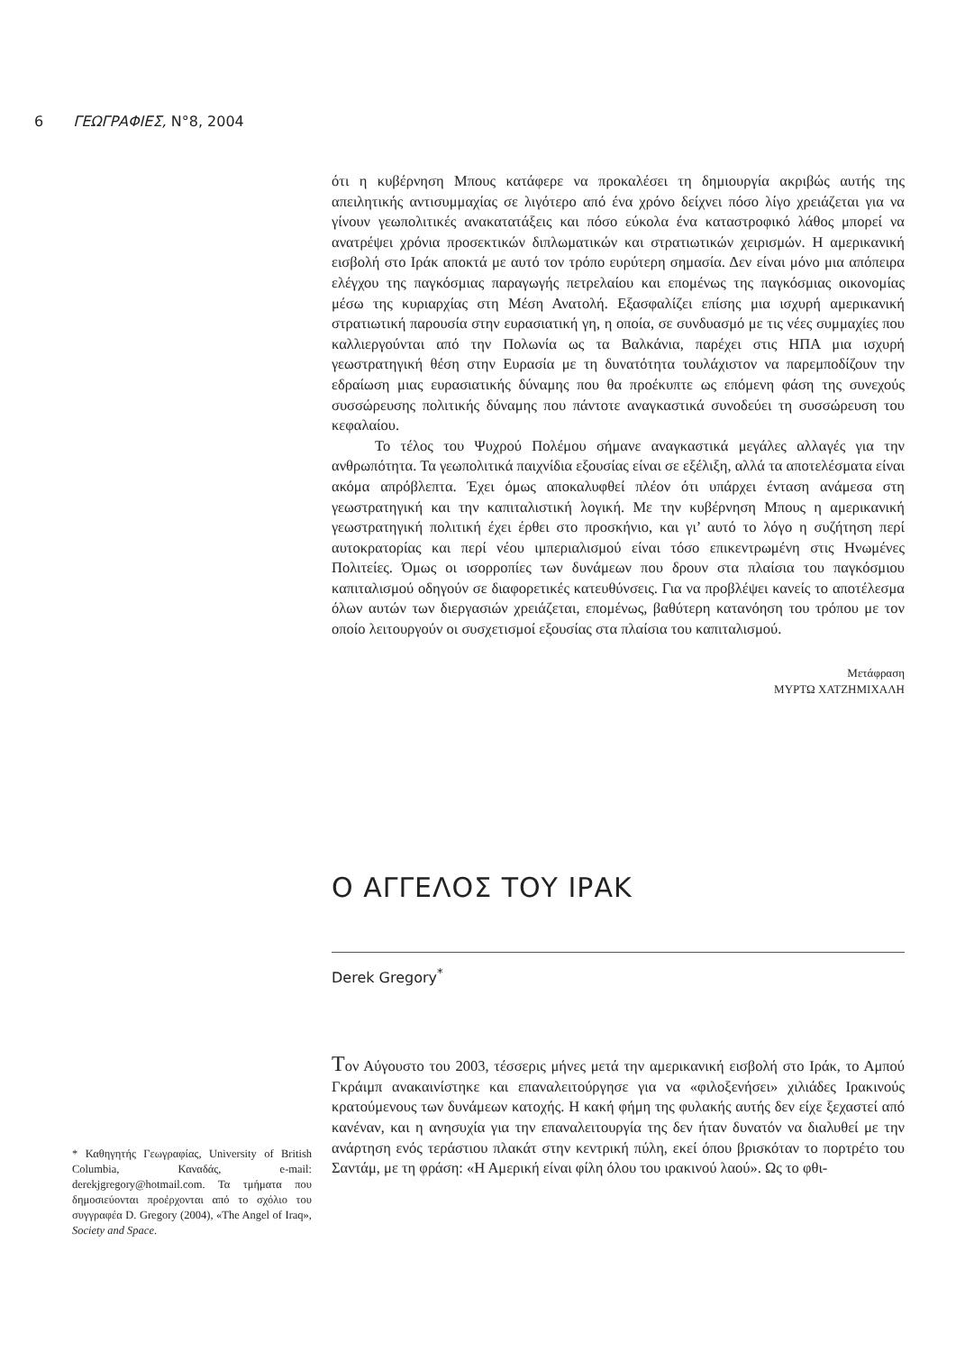6 ΓΕΩΓΡΑΦΙΕΣ, Ν°8, 2004
ότι η κυβέρνηση Μπους κατάφερε να προκαλέσει τη δημιουργία ακριβώς αυτής της απειλητικής αντισυμμαχίας σε λιγότερο από ένα χρόνο δείχνει πόσο λίγο χρειάζεται για να γίνουν γεωπολιτικές ανακατατάξεις και πόσο εύκολα ένα καταστροφικό λάθος μπορεί να ανατρέψει χρόνια προσεκτικών διπλωματικών και στρατιωτικών χειρισμών. Η αμερικανική εισβολή στο Ιράκ αποκτά με αυτό τον τρόπο ευρύτερη σημασία. Δεν είναι μόνο μια απόπειρα ελέγχου της παγκόσμιας παραγωγής πετρελαίου και επομένως της παγκόσμιας οικονομίας μέσω της κυριαρχίας στη Μέση Ανατολή. Εξασφαλίζει επίσης μια ισχυρή αμερικανική στρατιωτική παρουσία στην ευρασιατική γη, η οποία, σε συνδυασμό με τις νέες συμμαχίες που καλλιεργούνται από την Πολωνία ως τα Βαλκάνια, παρέχει στις ΗΠΑ μια ισχυρή γεωστρατηγική θέση στην Ευρασία με τη δυνατότητα τουλάχιστον να παρεμποδίζουν την εδραίωση μιας ευρασιατικής δύναμης που θα προέκυπτε ως επόμενη φάση της συνεχούς συσσώρευσης πολιτικής δύναμης που πάντοτε αναγκαστικά συνοδεύει τη συσσώρευση του κεφαλαίου.
Το τέλος του Ψυχρού Πολέμου σήμανε αναγκαστικά μεγάλες αλλαγές για την ανθρωπότητα. Τα γεωπολιτικά παιχνίδια εξουσίας είναι σε εξέλιξη, αλλά τα αποτελέσματα είναι ακόμα απρόβλεπτα. Έχει όμως αποκαλυφθεί πλέον ότι υπάρχει ένταση ανάμεσα στη γεωστρατηγική και την καπιταλιστική λογική. Με την κυβέρνηση Μπους η αμερικανική γεωστρατηγική πολιτική έχει έρθει στο προσκήνιο, και γι’ αυτό το λόγο η συζήτηση περί αυτοκρατορίας και περί νέου ιμπεριαλισμού είναι τόσο επικεντρωμένη στις Ηνωμένες Πολιτείες. Όμως οι ισορροπίες των δυνάμεων που δρουν στα πλαίσια του παγκόσμιου καπιταλισμού οδηγούν σε διαφορετικές κατευθύνσεις. Για να προβλέψει κανείς το αποτέλεσμα όλων αυτών των διεργασιών χρειάζεται, επομένως, βαθύτερη κατανόηση του τρόπου με τον οποίο λειτουργούν οι συσχετισμοί εξουσίας στα πλαίσια του καπιταλισμού.
Μετάφραση
ΜΥΡΤΩ ΧΑΤΖΗΜΙΧΑΛΗ
Ο ΑΓΓΕΛΟΣ ΤΟΥ ΙΡΑΚ
Derek Gregory<sup>*</sup>
Τον Αύγουστο του 2003, τέσσερις μήνες μετά την αμερικανική εισβολή στο Ιράκ, το Αμπού Γκράιμπ ανακαινίστηκε και επαναλειτούργησε για να «φιλοξενήσει» χιλιάδες Ιρακινούς κρατούμενους των δυνάμεων κατοχής. Η κακή φήμη της φυλακής αυτής δεν είχε ξεχαστεί από κανέναν, και η ανησυχία για την επαναλειτουργία της δεν ήταν δυνατόν να διαλυθεί με την ανάρτηση ενός τεράστιου πλακάτ στην κεντρική πύλη, εκεί όπου βρισκόταν το πορτρέτο του Σαντάμ, με τη φράση: «Η Αμερική είναι φίλη όλου του ιρακινού λαού». Ως το φθι-
* Καθηγητής Γεωγραφίας, University of British Columbia, Καναδάς, e-mail: derekjgregory@hotmail.com. Τα τμήματα που δημοσιεύονται προέρχονται από το σχόλιο του συγγραφέα D. Gregory (2004), «The Angel of Iraq», Society and Space.